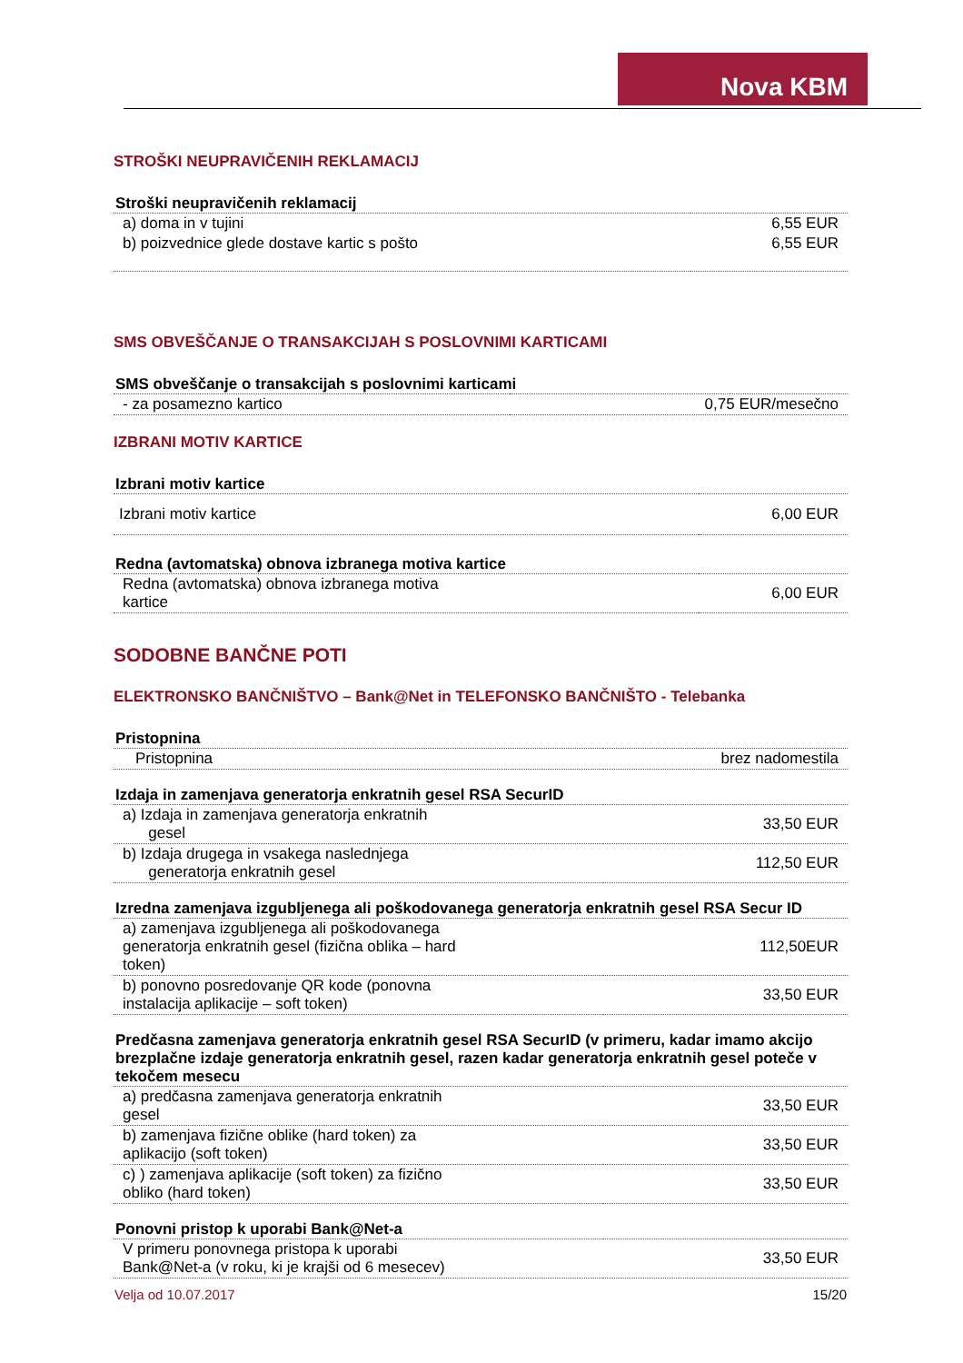Nova KBM
STROŠKI NEUPRAVIČENIH REKLAMACIJ
| Stroški neupravičenih reklamacij | |
| --- | --- |
| a) doma in v tujini | 6,55 EUR |
| b) poizvednice glede dostave kartic s pošto | 6,55 EUR |
SMS OBVEŠČANJE O TRANSAKCIJAH S POSLOVNIMI KARTICAMI
| SMS obveščanje o transakcijah s poslovnimi karticami | |
| --- | --- |
| - za posamezno kartico | 0,75 EUR/mesečno |
IZBRANI MOTIV KARTICE
| Izbrani motiv kartice | |
| --- | --- |
| Izbrani motiv kartice | 6,00 EUR |
| Redna (avtomatska) obnova izbranega motiva kartice | |
| Redna (avtomatska) obnova izbranega motiva kartice | 6,00 EUR |
SODOBNE BANČNE POTI
ELEKTRONSKO BANČNIŠTVO – Bank@Net in TELEFONSKO BANČNIŠTO - Telebanka
| Pristopnina | |
| --- | --- |
| Pristopnina | brez nadomestila |
| Izdaja in zamenjava generatorja enkratnih gesel RSA SecurID | |
| a) Izdaja in zamenjava generatorja enkratnih gesel | 33,50 EUR |
| b) Izdaja drugega in vsakega naslednjega generatorja enkratnih gesel | 112,50 EUR |
| Izredna zamenjava izgubljenega ali poškodovanega generatorja enkratnih gesel RSA Secur ID | |
| a) zamenjava izgubljenega ali poškodovanega generatorja enkratnih gesel (fizična oblika – hard token) | 112,50EUR |
| b) ponovno posredovanje QR kode (ponovna instalacija aplikacije – soft token) | 33,50 EUR |
| Predčasna zamenjava generatorja enkratnih gesel RSA SecurID (v primeru, kadar imamo akcijo brezplačne izdaje generatorja enkratnih gesel, razen kadar generatorja enkratnih gesel poteče v tekočem mesecu | |
| a) predčasna zamenjava generatorja enkratnih gesel | 33,50 EUR |
| b) zamenjava fizične oblike (hard token) za aplikacijo (soft token) | 33,50 EUR |
| c) ) zamenjava aplikacije (soft token) za fizično obliko (hard token) | 33,50 EUR |
| Ponovni pristop k uporabi Bank@Net-a | |
| V primeru ponovnega pristopa k uporabi Bank@Net-a (v roku, ki je krajši od 6 mesecev) | 33,50 EUR |
Velja od 10.07.2017 15/20